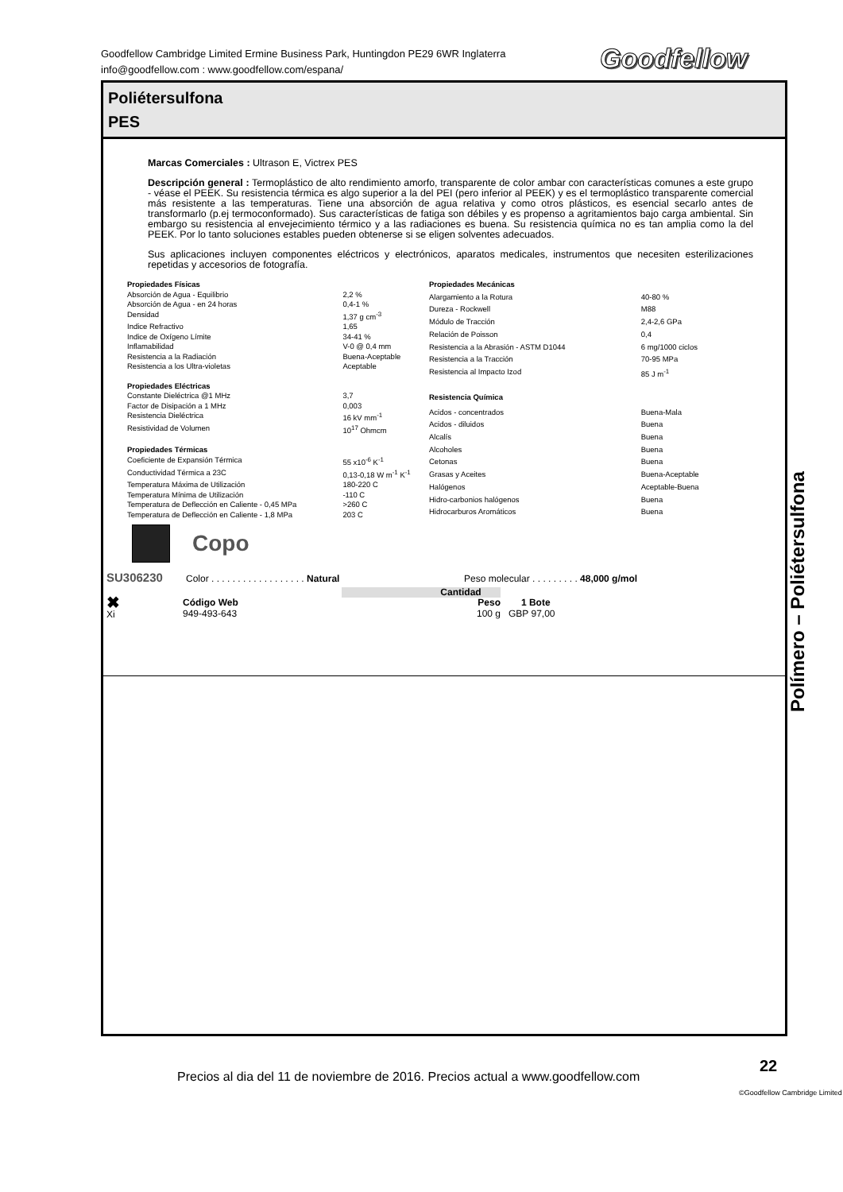Goodfellow Cambridge Limited Ermine Business Park, Huntingdon PE29 6WR Inglaterra
info@goodfellow.com : www.goodfellow.com/espana/
Goodfellow
Poliétersulfona
PES
Marcas Comerciales : Ultrason E, Victrex PES
Descripción general : Termoplástico de alto rendimiento amorfo, transparente de color ambar con características comunes a este grupo - véase el PEEK. Su resistencia térmica es algo superior a la del PEI (pero inferior al PEEK) y es el termoplástico transparente comercial más resistente a las temperaturas. Tiene una absorción de agua relativa y como otros plásticos, es esencial secarlo antes de transformarlo (p.ej termoconformado). Sus características de fatiga son débiles y es propenso a agritamientos bajo carga ambiental. Sin embargo su resistencia al envejecimiento térmico y a las radiaciones es buena. Su resistencia química no es tan amplia como la del PEEK. Por lo tanto soluciones estables pueden obtenerse si se eligen solventes adecuados.
Sus aplicaciones incluyen componentes eléctricos y electrónicos, aparatos medicales, instrumentos que necesiten esterilizaciones repetidas y accesorios de fotografía.
| Propiedades Físicas | |
| Absorción de Agua - Equilibrio | 2,2 % |
| Absorción de Agua - en 24 horas | 0,4-1 % |
| Densidad | 1,37 g cm<sup>-3</sup> |
| Indice Refractivo | 1,65 |
| Indice de Oxígeno Límite | 34-41 % |
| Inflamabilidad | V-0 @ 0,4 mm |
| Resistencia a la Radiación | Buena-Aceptable |
| Resistencia a los Ultra-violetas | Aceptable |
| Propiedades Eléctricas | |
| Constante Dieléctrica @1 MHz | 3,7 |
| Factor de Disipación a 1 MHz | 0,003 |
| Resistencia Dieléctrica | 16 kV mm<sup>-1</sup> |
| Resistividad de Volumen | 10<sup>17</sup> Ohmcm |
| Propiedades Térmicas | |
| Coeficiente de Expansión Térmica | 55 x10<sup>-6</sup> K<sup>-1</sup> |
| Conductividad Térmica a 23C | 0,13-0,18 W m<sup>-1</sup> K<sup>-1</sup> |
| Temperatura Máxima de Utilización | 180-220 C |
| Temperatura Mínima de Utilización | -110 C |
| Temperatura de Deflección en Caliente - 0,45 MPa | >260 C |
| Temperatura de Deflección en Caliente - 1,8 MPa | 203 C |
| Propiedades Mecánicas | |
| Alargamiento a la Rotura | 40-80 % |
| Dureza - Rockwell | M88 |
| Módulo de Tracción | 2,4-2,6 GPa |
| Relación de Poisson | 0,4 |
| Resistencia a la Abrasión - ASTM D1044 | 6 mg/1000 ciclos |
| Resistencia a la Tracción | 70-95 MPa |
| Resistencia al Impacto Izod | 85 J m<sup>-1</sup> |
| Resistencia Química | |
| Acidos - concentrados | Buena-Mala |
| Acidos - diluidos | Buena |
| Alcalís | Buena |
| Alcoholes | Buena |
| Cetonas | Buena |
| Grasas y Aceites | Buena-Aceptable |
| Halógenos | Aceptable-Buena |
| Hidro-carbonios halógenos | Buena |
| Hidrocarburos Aromáticos | Buena |
Copo
SU306230
Color . . . . . . . . . . . . . . . . . . Natural
Peso molecular . . . . . . . . . 48,000 g/mol
| | | Cantidad | |
| ✖ Xi | Código Web | Peso | 1 Bote |
| | 949-493-643 | 100 g | GBP 97,00 |
Polímero – Poliétersulfona
Precios al dia del 11 de noviembre de 2016. Precios actual a www.goodfellow.com
22
©Goodfellow Cambridge Limited